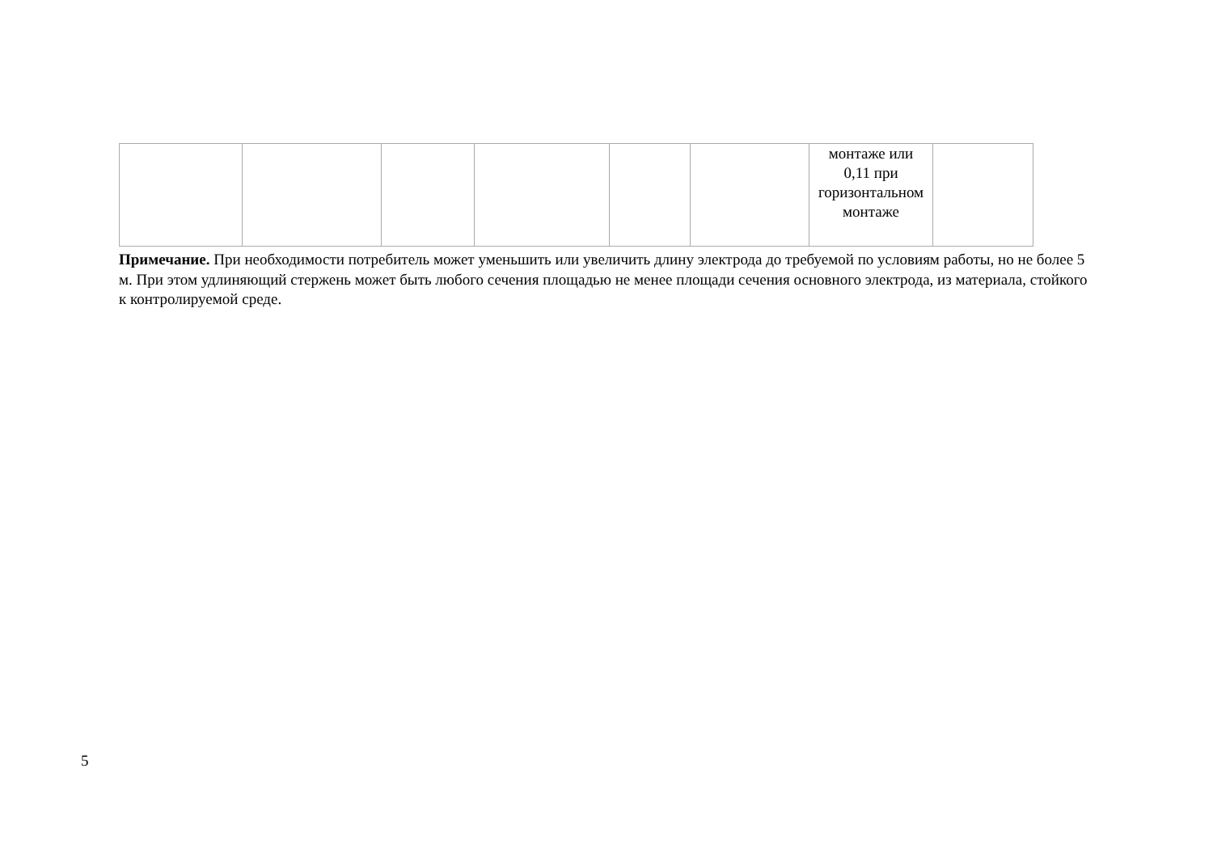| | | | | | | монтаже или 0,11 при горизонтальном монтаже | |
Примечание. При необходимости потребитель может уменьшить или увеличить длину электрода до требуемой по условиям работы, но не более 5 м. При этом удлиняющий стержень может быть любого сечения площадью не менее площади сечения основного электрода, из материала, стойкого к контролируемой среде.
5